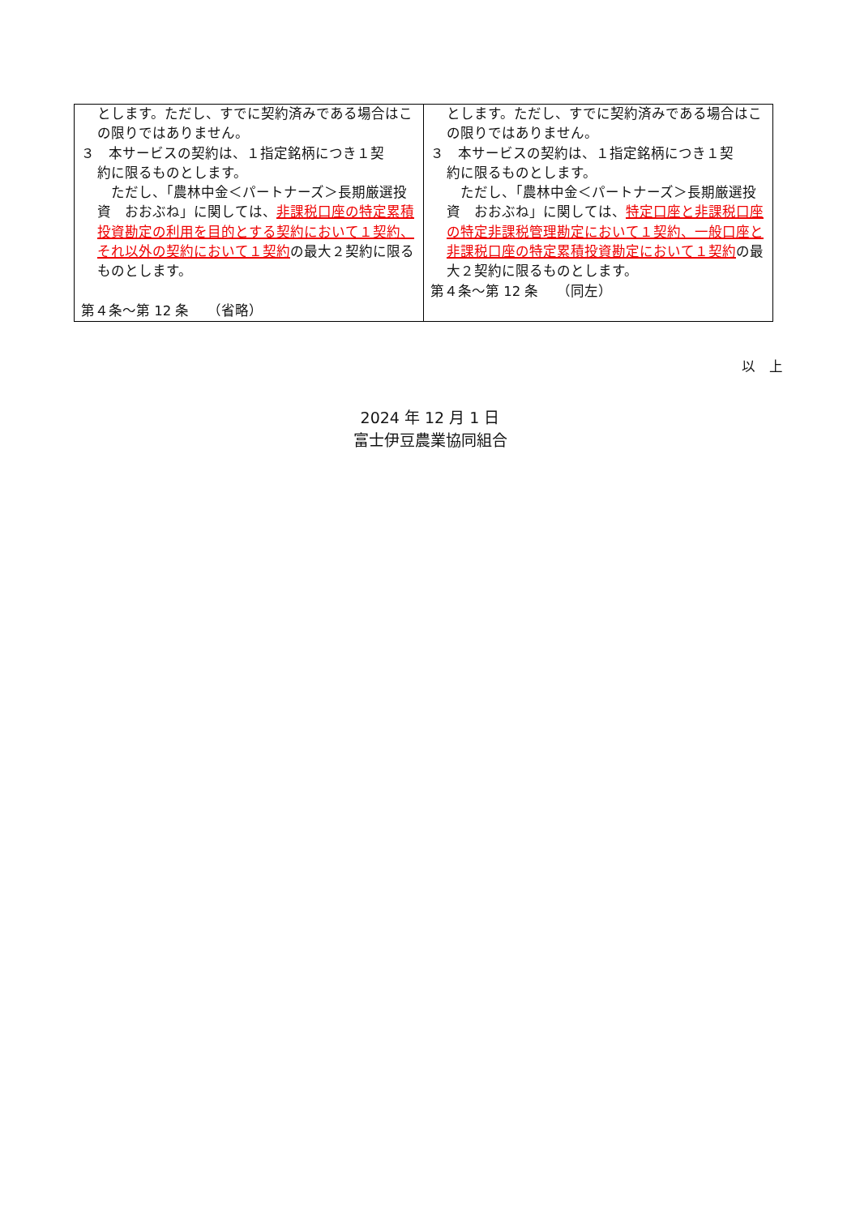| とします。ただし、すでに契約済みである場合はこの限りではありません。 ３ 本サービスの契約は、１指定銘柄につき１契 約に限るものとします。 ただし、「農林中金＜パートナーズ＞長期厳選投資 おおぶね」に関しては、 非課税口座の特定累積投資勘定の利用を目的とする契約において１契約、それ以外の契約において１契約 の最大２契約に限るものとします。 第４条～第 12 条 （省略） | とします。ただし、すでに契約済みである場合はこの限りではありません。 ３ 本サービスの契約は、１指定銘柄につき１契 約に限るものとします。 ただし、「農林中金＜パートナーズ＞長期厳選投資 おおぶね」に関しては、 特定口座と非課税口座の特定非課税管理勘定において１契約、一般口座と非課税口座の特定累積投資勘定において１契約 の最大２契約に限るものとします。 第４条～第 12 条 （同左） |
以　上
2024 年 12 月 1 日
富士伊豆農業協同組合